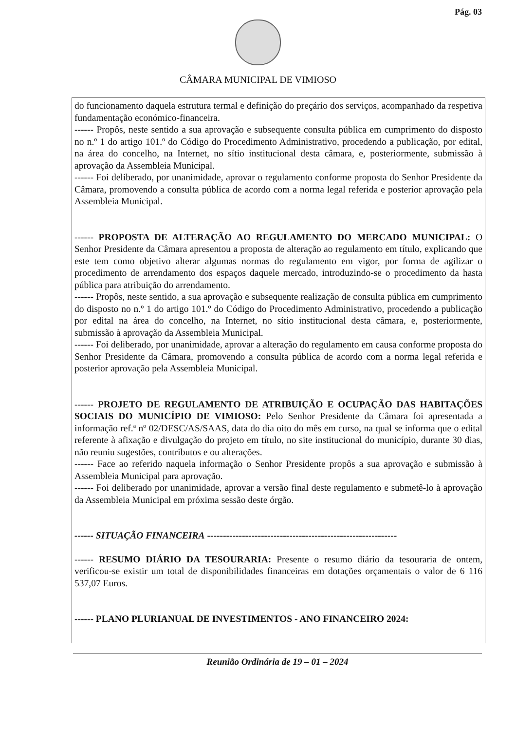Pág. 03
CÂMARA MUNICIPAL DE VIMIOSO
do funcionamento daquela estrutura termal e definição do preçário dos serviços, acompanhado da respetiva fundamentação económico-financeira.
------ Propôs, neste sentido a sua aprovação e subsequente consulta pública em cumprimento do disposto no n.º 1 do artigo 101.º do Código do Procedimento Administrativo, procedendo a publicação, por edital, na área do concelho, na Internet, no sítio institucional desta câmara, e, posteriormente, submissão à aprovação da Assembleia Municipal.
------ Foi deliberado, por unanimidade, aprovar o regulamento conforme proposta do Senhor Presidente da Câmara, promovendo a consulta pública de acordo com a norma legal referida e posterior aprovação pela Assembleia Municipal.
------ PROPOSTA DE ALTERAÇÃO AO REGULAMENTO DO MERCADO MUNICIPAL: O Senhor Presidente da Câmara apresentou a proposta de alteração ao regulamento em título, explicando que este tem como objetivo alterar algumas normas do regulamento em vigor, por forma de agilizar o procedimento de arrendamento dos espaços daquele mercado, introduzindo-se o procedimento da hasta pública para atribuição do arrendamento.
------ Propôs, neste sentido, a sua aprovação e subsequente realização de consulta pública em cumprimento do disposto no n.º 1 do artigo 101.º do Código do Procedimento Administrativo, procedendo a publicação por edital na área do concelho, na Internet, no sítio institucional desta câmara, e, posteriormente, submissão à aprovação da Assembleia Municipal.
------ Foi deliberado, por unanimidade, aprovar a alteração do regulamento em causa conforme proposta do Senhor Presidente da Câmara, promovendo a consulta pública de acordo com a norma legal referida e posterior aprovação pela Assembleia Municipal.
------ PROJETO DE REGULAMENTO DE ATRIBUIÇÃO E OCUPAÇÃO DAS HABITAÇÕES SOCIAIS DO MUNICÍPIO DE VIMIOSO: Pelo Senhor Presidente da Câmara foi apresentada a informação ref.ª nº 02/DESC/AS/SAAS, data do dia oito do mês em curso, na qual se informa que o edital referente à afixação e divulgação do projeto em título, no site institucional do município, durante 30 dias, não reuniu sugestões, contributos e ou alterações.
------ Face ao referido naquela informação o Senhor Presidente propôs a sua aprovação e submissão à Assembleia Municipal para aprovação.
------ Foi deliberado por unanimidade, aprovar a versão final deste regulamento e submetê-lo à aprovação da Assembleia Municipal em próxima sessão deste órgão.
------ SITUAÇÃO FINANCEIRA ------------------------------------------------------------
------ RESUMO DIÁRIO DA TESOURARIA: Presente o resumo diário da tesouraria de ontem, verificou-se existir um total de disponibilidades financeiras em dotações orçamentais o valor de 6 116 537,07 Euros.
------ PLANO PLURIANUAL DE INVESTIMENTOS - ANO FINANCEIRO 2024:
Reunião Ordinária de 19 – 01 – 2024